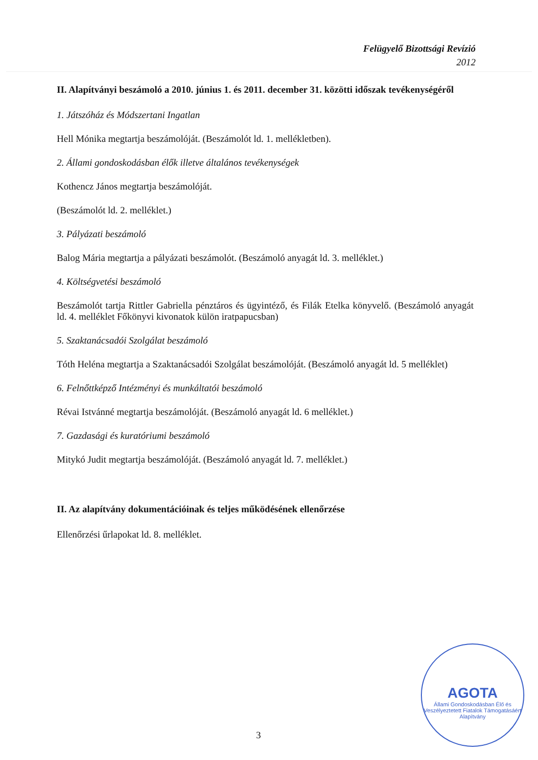Felügyelő Bizottsági Revízió
2012
II. Alapítványi beszámoló a 2010. június 1. és 2011. december 31. közötti időszak tevékenységéről
1. Játszóház és Módszertani Ingatlan
Hell Mónika megtartja beszámolóját. (Beszámolót ld. 1. mellékletben).
2. Állami gondoskodásban élők illetve általános tevékenységek
Kothencz János megtartja beszámolóját.
(Beszámolót ld. 2. melléklet.)
3. Pályázati beszámoló
Balog Mária megtartja a pályázati beszámolót. (Beszámoló anyagát ld. 3. melléklet.)
4. Költségvetési beszámoló
Beszámolót tartja Rittler Gabriella pénztáros és ügyintéző, és Filák Etelka könyvelő. (Beszámoló anyagát ld. 4. melléklet Főkönyvi kivonatok külön iratpapucsban)
5. Szaktanácsadói Szolgálat beszámoló
Tóth Heléna megtartja a Szaktanácsadói Szolgálat beszámolóját. (Beszámoló anyagát ld. 5 melléklet)
6. Felnőttképző Intézményi és munkáltatói beszámoló
Révai Istvánné megtartja beszámolóját. (Beszámoló anyagát ld. 6 melléklet.)
7. Gazdasági és kuratóriumi beszámoló
Mitykó Judit megtartja beszámolóját. (Beszámoló anyagát ld. 7. melléklet.)
II. Az alapítvány dokumentációinak és teljes működésének ellenőrzése
Ellenőrzési űrlapokat ld. 8. melléklet.
3
AGOTA
Állami Gondoskodásban Élő és Veszélyeztetett Fiatalok Támogatásáért Alapítvány